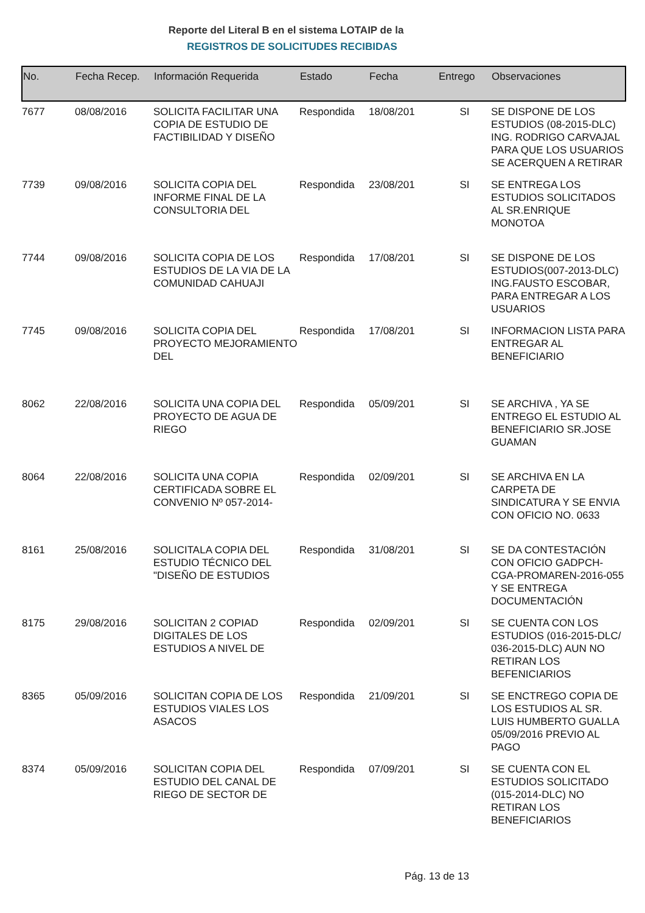Reporte del Literal B en el sistema LOTAIP de la
REGISTROS DE SOLICITUDES RECIBIDAS
| No. | Fecha Recep. | Información Requerida | Estado | Fecha | Entrego | Observaciones |
| --- | --- | --- | --- | --- | --- | --- |
| 7677 | 08/08/2016 | SOLICITA FACILITAR UNA COPIA DE ESTUDIO DE FACTIBILIDAD Y DISEÑO | Respondida | 18/08/201 | SI | SE DISPONE DE LOS ESTUDIOS (08-2015-DLC) ING. RODRIGO CARVAJAL PARA QUE LOS USUARIOS SE ACERQUEN A RETIRAR |
| 7739 | 09/08/2016 | SOLICITA COPIA DEL INFORME FINAL DE LA CONSULTORIA DEL | Respondida | 23/08/201 | SI | SE ENTREGA LOS ESTUDIOS SOLICITADOS AL SR.ENRIQUE MONOTOA |
| 7744 | 09/08/2016 | SOLICITA COPIA DE LOS ESTUDIOS DE LA VIA DE LA COMUNIDAD CAHUAJI | Respondida | 17/08/201 | SI | SE DISPONE DE LOS ESTUDIOS(007-2013-DLC) ING.FAUSTO ESCOBAR, PARA ENTREGAR A LOS USUARIOS |
| 7745 | 09/08/2016 | SOLICITA COPIA DEL PROYECTO MEJORAMIENTO DEL | Respondida | 17/08/201 | SI | INFORMACION LISTA PARA ENTREGAR AL BENEFICIARIO |
| 8062 | 22/08/2016 | SOLICITA UNA COPIA DEL PROYECTO DE AGUA DE RIEGO | Respondida | 05/09/201 | SI | SE ARCHIVA , YA SE ENTREGO EL ESTUDIO AL BENEFICIARIO SR.JOSE GUAMAN |
| 8064 | 22/08/2016 | SOLICITA UNA COPIA CERTIFICADA SOBRE EL CONVENIO Nº 057-2014- | Respondida | 02/09/201 | SI | SE ARCHIVA EN LA CARPETA DE SINDICATURA Y SE ENVIA CON OFICIO NO. 0633 |
| 8161 | 25/08/2016 | SOLICITALA COPIA DEL ESTUDIO TÉCNICO DEL "DISEÑO DE ESTUDIOS | Respondida | 31/08/201 | SI | SE DA CONTESTACIÓN CON OFICIO GADPCH-CGA-PROMAREN-2016-055 Y SE ENTREGA DOCUMENTACIÓN |
| 8175 | 29/08/2016 | SOLICITAN 2 COPIAD DIGITALES DE LOS ESTUDIOS A NIVEL DE | Respondida | 02/09/201 | SI | SE CUENTA CON LOS ESTUDIOS (016-2015-DLC/ 036-2015-DLC) AUN NO RETIRAN LOS BEFENICIARIOS |
| 8365 | 05/09/2016 | SOLICITAN COPIA DE LOS ESTUDIOS VIALES LOS ASACOS | Respondida | 21/09/201 | SI | SE ENCTREGO COPIA DE LOS ESTUDIOS AL SR. LUIS HUMBERTO GUALLA 05/09/2016 PREVIO AL PAGO |
| 8374 | 05/09/2016 | SOLICITAN COPIA DEL ESTUDIO DEL CANAL DE RIEGO DE SECTOR DE | Respondida | 07/09/201 | SI | SE CUENTA CON EL ESTUDIOS SOLICITADO (015-2014-DLC) NO RETIRAN LOS BENEFICIARIOS |
Pág. 13 de 13